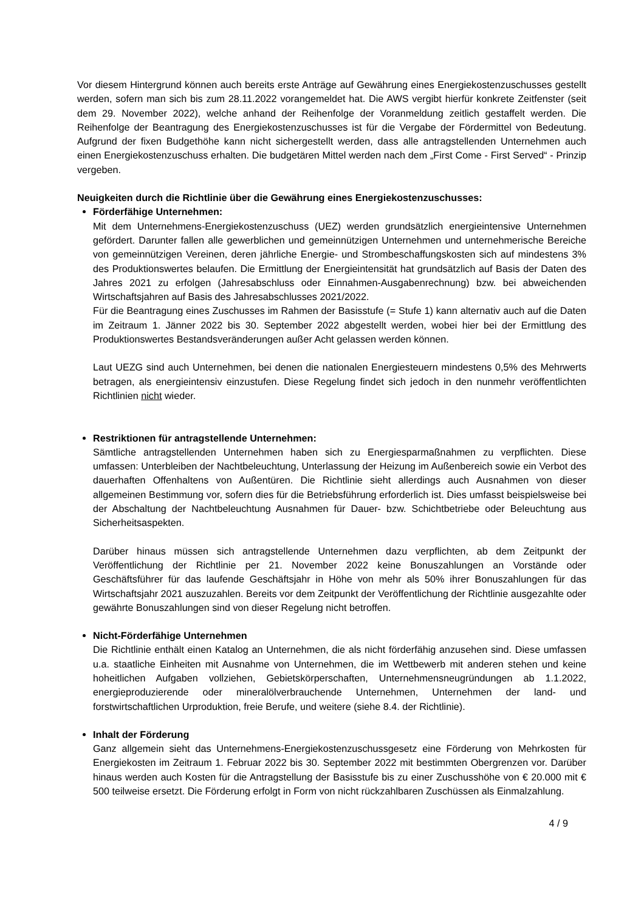Vor diesem Hintergrund können auch bereits erste Anträge auf Gewährung eines Energiekostenzuschusses gestellt werden, sofern man sich bis zum 28.11.2022 vorangemeldet hat. Die AWS vergibt hierfür konkrete Zeitfenster (seit dem 29. November 2022), welche anhand der Reihenfolge der Voranmeldung zeitlich gestaffelt werden. Die Reihenfolge der Beantragung des Energiekostenzuschusses ist für die Vergabe der Fördermittel von Bedeutung. Aufgrund der fixen Budgethöhe kann nicht sichergestellt werden, dass alle antragstellenden Unternehmen auch einen Energiekostenzuschuss erhalten. Die budgetären Mittel werden nach dem „First Come - First Served“ - Prinzip vergeben.
Neuigkeiten durch die Richtlinie über die Gewährung eines Energiekostenzuschusses:
Förderfähige Unternehmen:
Mit dem Unternehmens-Energiekostenzuschuss (UEZ) werden grundsätzlich energieintensive Unternehmen gefördert. Darunter fallen alle gewerblichen und gemeinnützigen Unternehmen und unternehmerische Bereiche von gemeinnützigen Vereinen, deren jährliche Energie- und Strombeschaffungskosten sich auf mindestens 3% des Produktionswertes belaufen. Die Ermittlung der Energieintensität hat grundsätzlich auf Basis der Daten des Jahres 2021 zu erfolgen (Jahresabschluss oder Einnahmen-Ausgabenrechnung) bzw. bei abweichenden Wirtschaftsjahren auf Basis des Jahresabschlusses 2021/2022.
Für die Beantragung eines Zuschusses im Rahmen der Basisstufe (= Stufe 1) kann alternativ auch auf die Daten im Zeitraum 1. Jänner 2022 bis 30. September 2022 abgestellt werden, wobei hier bei der Ermittlung des Produktionswertes Bestandsveränderungen außer Acht gelassen werden können.
Laut UEZG sind auch Unternehmen, bei denen die nationalen Energiesteuern mindestens 0,5% des Mehrwerts betragen, als energieintensiv einzustufen. Diese Regelung findet sich jedoch in den nunmehr veröffentlichten Richtlinien nicht wieder.
Restriktionen für antragstellende Unternehmen:
Sämtliche antragstellenden Unternehmen haben sich zu Energiesparmaßnahmen zu verpflichten. Diese umfassen: Unterbleiben der Nachtbeleuchtung, Unterlassung der Heizung im Außenbereich sowie ein Verbot des dauerhaften Offenhaltens von Außentüren. Die Richtlinie sieht allerdings auch Ausnahmen von dieser allgemeinen Bestimmung vor, sofern dies für die Betriebsführung erforderlich ist. Dies umfasst beispielsweise bei der Abschaltung der Nachtbeleuchtung Ausnahmen für Dauer- bzw. Schichtbetriebe oder Beleuchtung aus Sicherheitsaspekten.
Darüber hinaus müssen sich antragstellende Unternehmen dazu verpflichten, ab dem Zeitpunkt der Veröffentlichung der Richtlinie per 21. November 2022 keine Bonuszahlungen an Vorstände oder Geschäftsführer für das laufende Geschäftsjahr in Höhe von mehr als 50% ihrer Bonuszahlungen für das Wirtschaftsjahr 2021 auszuzahlen. Bereits vor dem Zeitpunkt der Veröffentlichung der Richtlinie ausgezahlte oder gewährte Bonuszahlungen sind von dieser Regelung nicht betroffen.
Nicht-Förderfähige Unternehmen
Die Richtlinie enthält einen Katalog an Unternehmen, die als nicht förderfähig anzusehen sind. Diese umfassen u.a. staatliche Einheiten mit Ausnahme von Unternehmen, die im Wettbewerb mit anderen stehen und keine hoheitlichen Aufgaben vollziehen, Gebietskörperschaften, Unternehmensneugründungen ab 1.1.2022, energieproduzierende oder mineralölverbrauchende Unternehmen, Unternehmen der land- und forstwirtschaftlichen Urproduktion, freie Berufe, und weitere (siehe 8.4. der Richtlinie).
Inhalt der Förderung
Ganz allgemein sieht das Unternehmens-Energiekostenzuschussgesetz eine Förderung von Mehrkosten für Energiekosten im Zeitraum 1. Februar 2022 bis 30. September 2022 mit bestimmten Obergrenzen vor. Darüber hinaus werden auch Kosten für die Antragstellung der Basisstufe bis zu einer Zuschusshöhe von € 20.000 mit € 500 teilweise ersetzt. Die Förderung erfolgt in Form von nicht rückzahlbaren Zuschüssen als Einmalzahlung.
4 / 9